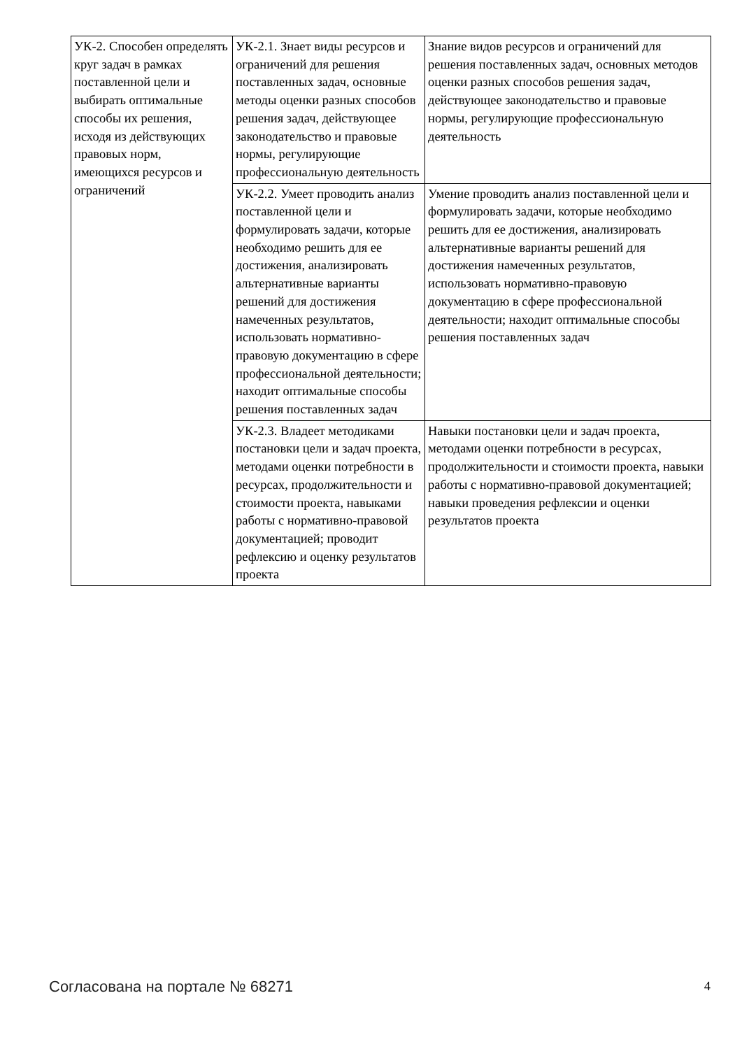| УК-2. Способен определять круг задач в рамках поставленной цели и выбирать оптимальные способы их решения, исходя из действующих правовых норм, имеющихся ресурсов и ограничений | УК-2.1. Знает виды ресурсов и ограничений для решения поставленных задач, основные методы оценки разных способов решения задач, действующее законодательство и правовые нормы, регулирующие профессиональную деятельность | Знание видов ресурсов и ограничений для решения поставленных задач, основных методов оценки разных способов решения задач, действующее законодательство и правовые нормы, регулирующие профессиональную деятельность |
| | УК-2.2. Умеет проводить анализ поставленной цели и формулировать задачи, которые необходимо решить для ее достижения, анализировать альтернативные варианты решений для достижения намеченных результатов, использовать нормативно-правовую документацию в сфере профессиональной деятельности; находит оптимальные способы решения поставленных задач | Умение проводить анализ поставленной цели и формулировать задачи, которые необходимо решить для ее достижения, анализировать альтернативные варианты решений для достижения намеченных результатов, использовать нормативно-правовую документацию в сфере профессиональной деятельности; находит оптимальные способы решения поставленных задач |
| | УК-2.3. Владеет методиками постановки цели и задач проекта, методами оценки потребности в ресурсах, продолжительности и стоимости проекта, навыками работы с нормативно-правовой документацией; проводит рефлексию и оценку результатов проекта | Навыки постановки цели и задач проекта, методами оценки потребности в ресурсах, продолжительности и стоимости проекта, навыки работы с нормативно-правовой документацией; навыки проведения рефлексии и оценки результатов проекта |
Согласована на портале № 68271 4